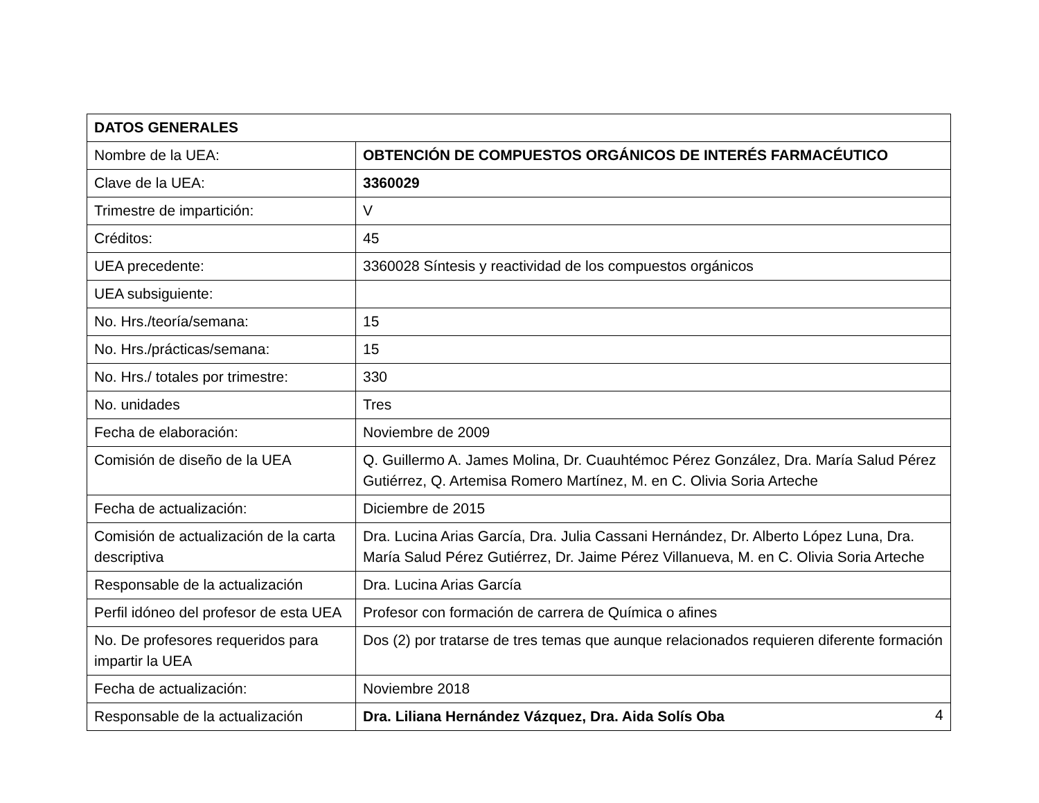| DATOS GENERALES | |
| Nombre de la UEA: | OBTENCIÓN DE COMPUESTOS ORGÁNICOS DE INTERÉS FARMACÉUTICO |
| Clave de la UEA: | 3360029 |
| Trimestre de impartición: | V |
| Créditos: | 45 |
| UEA precedente: | 3360028 Síntesis y reactividad de los compuestos orgánicos |
| UEA subsiguiente: | |
| No. Hrs./teoría/semana: | 15 |
| No. Hrs./prácticas/semana: | 15 |
| No. Hrs./ totales por trimestre: | 330 |
| No. unidades | Tres |
| Fecha de elaboración: | Noviembre de 2009 |
| Comisión de diseño de la UEA | Q. Guillermo A. James Molina, Dr. Cuauhtémoc Pérez González, Dra. María Salud Pérez Gutiérrez, Q. Artemisa Romero Martínez, M. en C. Olivia Soria Arteche |
| Fecha de actualización: | Diciembre de 2015 |
| Comisión de actualización de la carta descriptiva | Dra. Lucina Arias García, Dra. Julia Cassani Hernández, Dr. Alberto López Luna, Dra. María Salud Pérez Gutiérrez, Dr. Jaime Pérez Villanueva, M. en C. Olivia Soria Arteche |
| Responsable de la actualización | Dra. Lucina Arias García |
| Perfil idóneo del profesor de esta UEA | Profesor con formación de carrera de Química o afines |
| No. De profesores requeridos para impartir la UEA | Dos (2) por tratarse de tres temas que aunque relacionados requieren diferente formación |
| Fecha de actualización: | Noviembre 2018 |
| Responsable de la actualización | Dra. Liliana Hernández Vázquez, Dra. Aida Solís Oba |
4